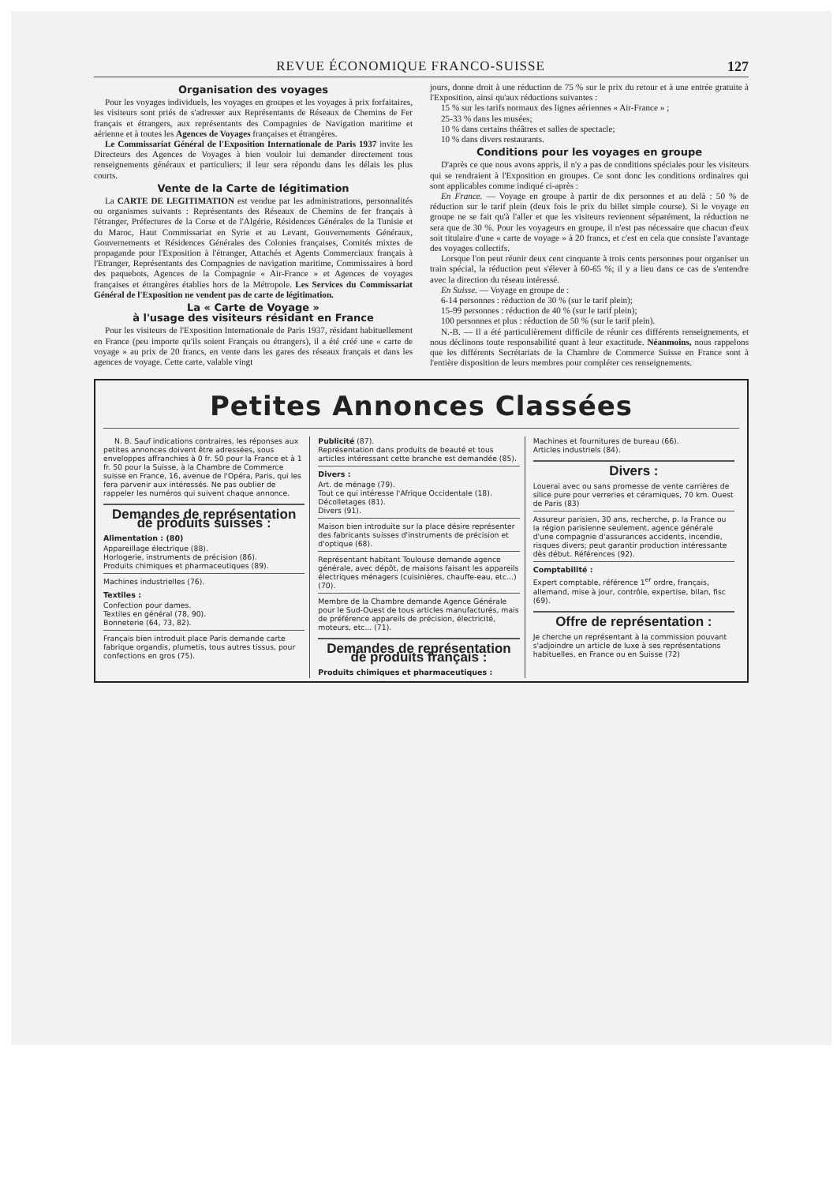REVUE ÉCONOMIQUE FRANCO-SUISSE 127
Organisation des voyages
Pour les voyages individuels, les voyages en groupes et les voyages à prix forfaitaires, les visiteurs sont priés de s'adresser aux Représentants de Réseaux de Chemins de Fer français et étrangers, aux représentants des Compagnies de Navigation maritime et aérienne et à toutes les Agences de Voyages françaises et étrangères.
Le Commissariat Général de l'Exposition Internationale de Paris 1937 invite les Directeurs des Agences de Voyages à bien vouloir lui demander directement tous renseignements généraux et particuliers; il leur sera répondu dans les délais les plus courts.
Vente de la Carte de légitimation
La CARTE DE LEGITIMATION est vendue par les administrations, personnalités ou organismes suivants : Représentants des Réseaux de Chemins de fer français à l'étranger, Préfectures de la Corse et de l'Algérie, Résidences Générales de la Tunisie et du Maroc, Haut Commissariat en Syrie et au Levant, Gouvernements Généraux, Gouvernements et Résidences Générales des Colonies françaises, Comités mixtes de propagande pour l'Exposition à l'étranger, Attachés et Agents Commerciaux français à l'Etranger, Représentants des Compagnies de navigation maritime, Commissaires à bord des paquebots, Agences de la Compagnie « Air-France » et Agences de voyages françaises et étrangères établies hors de la Métropole. Les Services du Commissariat Général de l'Exposition ne vendent pas de carte de légitimation.
La « Carte de Voyage »
à l'usage des visiteurs résidant en France
Pour les visiteurs de l'Exposition Internationale de Paris 1937, résidant habituellement en France (peu importe qu'ils soient Français ou étrangers), il a été créé une « carte de voyage » au prix de 20 francs, en vente dans les gares des réseaux français et dans les agences de voyage. Cette carte, valable vingt
jours, donne droit à une réduction de 75 % sur le prix du retour et à une entrée gratuite à l'Exposition, ainsi qu'aux réductions suivantes :
15 % sur les tarifs normaux des lignes aériennes « Air-France » ;
25-33 % dans les musées;
10 % dans certains théâtres et salles de spectacle;
10 % dans divers restaurants.
Conditions pour les voyages en groupe
D'après ce que nous avons appris, il n'y a pas de conditions spéciales pour les visiteurs qui se rendraient à l'Exposition en groupes. Ce sont donc les conditions ordinaires qui sont applicables comme indiqué ci-après :
En France. — Voyage en groupe à partir de dix personnes et au delà : 50 % de réduction sur le tarif plein (deux fois le prix du billet simple course). Si le voyage en groupe ne se fait qu'à l'aller et que les visiteurs reviennent séparément, la réduction ne sera que de 30 %. Pour les voyageurs en groupe, il n'est pas nécessaire que chacun d'eux soit titulaire d'une « carte de voyage » à 20 francs, et c'est en cela que consiste l'avantage des voyages collectifs.
Lorsque l'on peut réunir deux cent cinquante à trois cents personnes pour organiser un train spécial, la réduction peut s'élever à 60-65 %; il y a lieu dans ce cas de s'entendre avec la direction du réseau intéressé.
En Suisse. — Voyage en groupe de :
6-14 personnes : réduction de 30 % (sur le tarif plein);
15-99 personnes : réduction de 40 % (sur le tarif plein);
100 personnes et plus : réduction de 50 % (sur le tarif plein).
N.-B. — Il a été particulièrement difficile de réunir ces différents renseignements, et nous déclinons toute responsabilité quant à leur exactitude. Néanmoins, nous rappelons que les différents Secrétariats de la Chambre de Commerce Suisse en France sont à l'entière disposition de leurs membres pour compléter ces renseignements.
Petites Annonces Classées
N. B. Sauf indications contraires, les réponses aux petites annonces doivent être adressées, sous enveloppes affranchies à 0 fr. 50 pour la France et à 1 fr. 50 pour la Suisse, à la Chambre de Commerce suisse en France, 16, avenue de l'Opéra, Paris, qui les fera parvenir aux intéressés. Ne pas oublier de rappeler les numéros qui suivent chaque annonce.
Demandes de représentation de produits suisses :
Alimentation : (80)
Appareillage électrique (88).
Horlogerie, instruments de précision (86).
Produits chimiques et pharmaceutiques (89).
Machines industrielles (76).
Textiles :
Confection pour dames.
Textiles en général (78, 90).
Bonneterie (64, 73, 82).
Français bien introduit place Paris demande carte fabrique organdis, plumetis, tous autres tissus, pour confections en gros (75).
Publicité (87).
Représentation dans produits de beauté et tous articles intéressant cette branche est demandée (85).
Divers :
Art. de ménage (79).
Tout ce qui intéresse l'Afrique Occidentale (18).
Décolletages (81).
Divers (91).
Maison bien introduite sur la place désire représenter des fabricants suisses d'instruments de précision et d'optique (68).
Représentant habitant Toulouse demande agence générale, avec dépôt, de maisons faisant les appareils électriques ménagers (cuisinières, chauffe-eau, etc...) (70).
Membre de la Chambre demande Agence Générale pour le Sud-Ouest de tous articles manufacturés, mais de préférence appareils de précision, électricité, moteurs, etc... (71).
Demandes de représentation de produits français :
Produits chimiques et pharmaceutiques :
Machines et fournitures de bureau (66).
Articles industriels (84).
Divers :
Louerai avec ou sans promesse de vente carrières de silice pure pour verreries et céramiques, 70 km. Ouest de Paris (83)
Assureur parisien, 30 ans, recherche, p. la France ou la région parisienne seulement, agence générale d'une compagnie d'assurances accidents, incendie, risques divers; peut garantir production intéressante dès début. Références (92).
Comptabilité :
Expert comptable, référence 1<sup>er</sup> ordre, français, allemand, mise à jour, contrôle, expertise, bilan, fisc (69).
Offre de représentation :
Je cherche un représentant à la commission pouvant s'adjoindre un article de luxe à ses représentations habituelles, en France ou en Suisse (72)